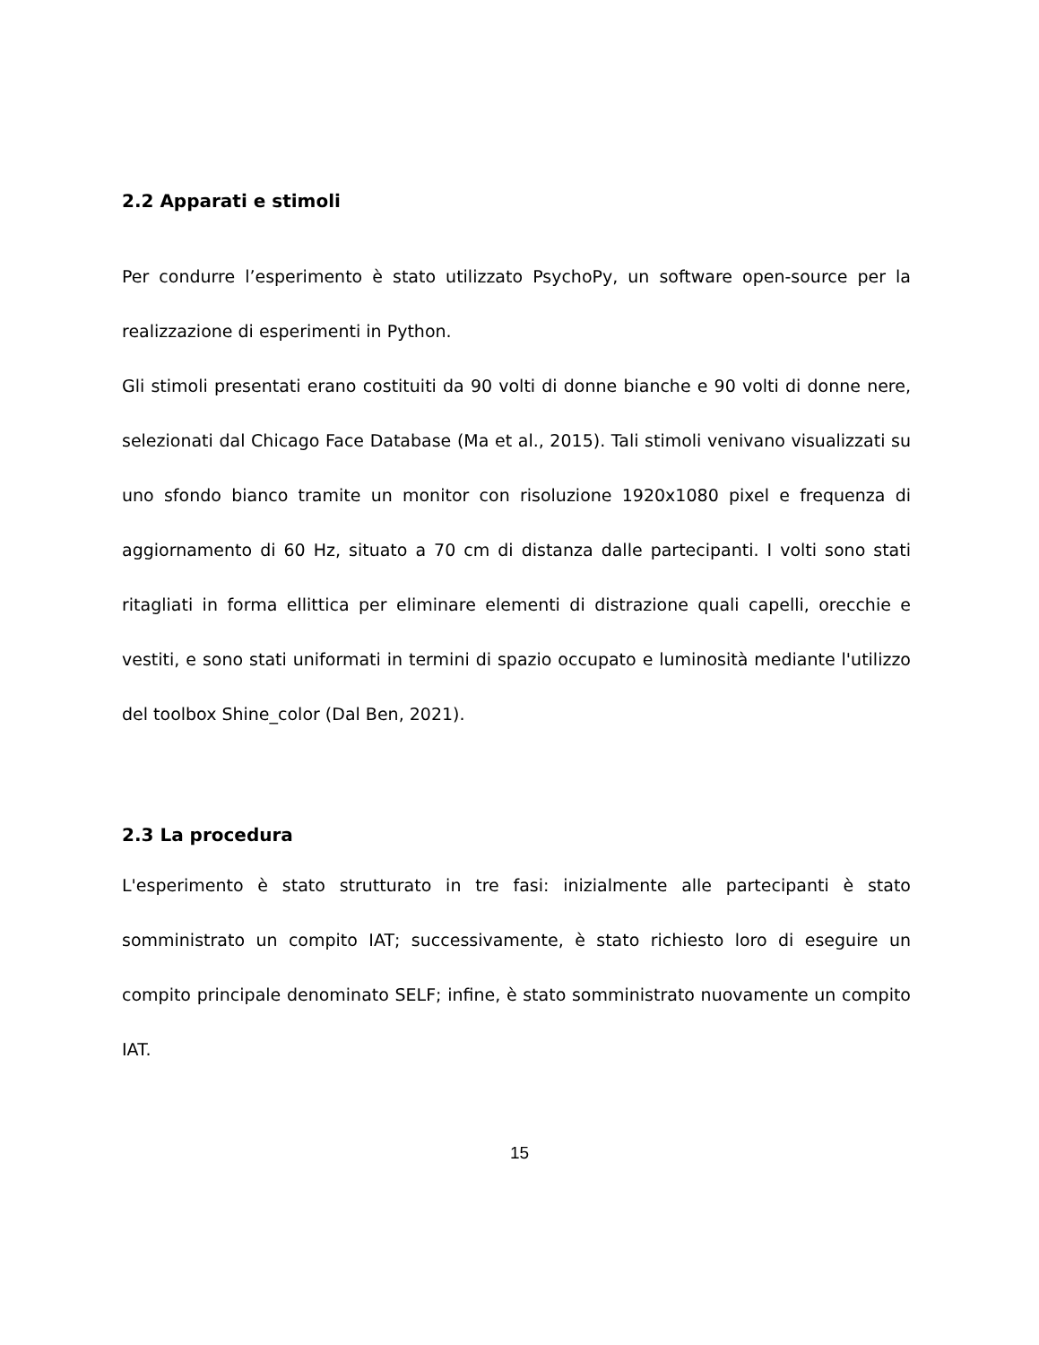2.2 Apparati e stimoli
Per condurre l’esperimento è stato utilizzato PsychoPy, un software open-source per la realizzazione di esperimenti in Python.
Gli stimoli presentati erano costituiti da 90 volti di donne bianche e 90 volti di donne nere, selezionati dal Chicago Face Database (Ma et al., 2015). Tali stimoli venivano visualizzati su uno sfondo bianco tramite un monitor con risoluzione 1920x1080 pixel e frequenza di aggiornamento di 60 Hz, situato a 70 cm di distanza dalle partecipanti. I volti sono stati ritagliati in forma ellittica per eliminare elementi di distrazione quali capelli, orecchie e vestiti, e sono stati uniformati in termini di spazio occupato e luminosità mediante l'utilizzo del toolbox Shine_color (Dal Ben, 2021).
2.3 La procedura
L'esperimento è stato strutturato in tre fasi: inizialmente alle partecipanti è stato somministrato un compito IAT; successivamente, è stato richiesto loro di eseguire un compito principale denominato SELF; infine, è stato somministrato nuovamente un compito IAT.
15